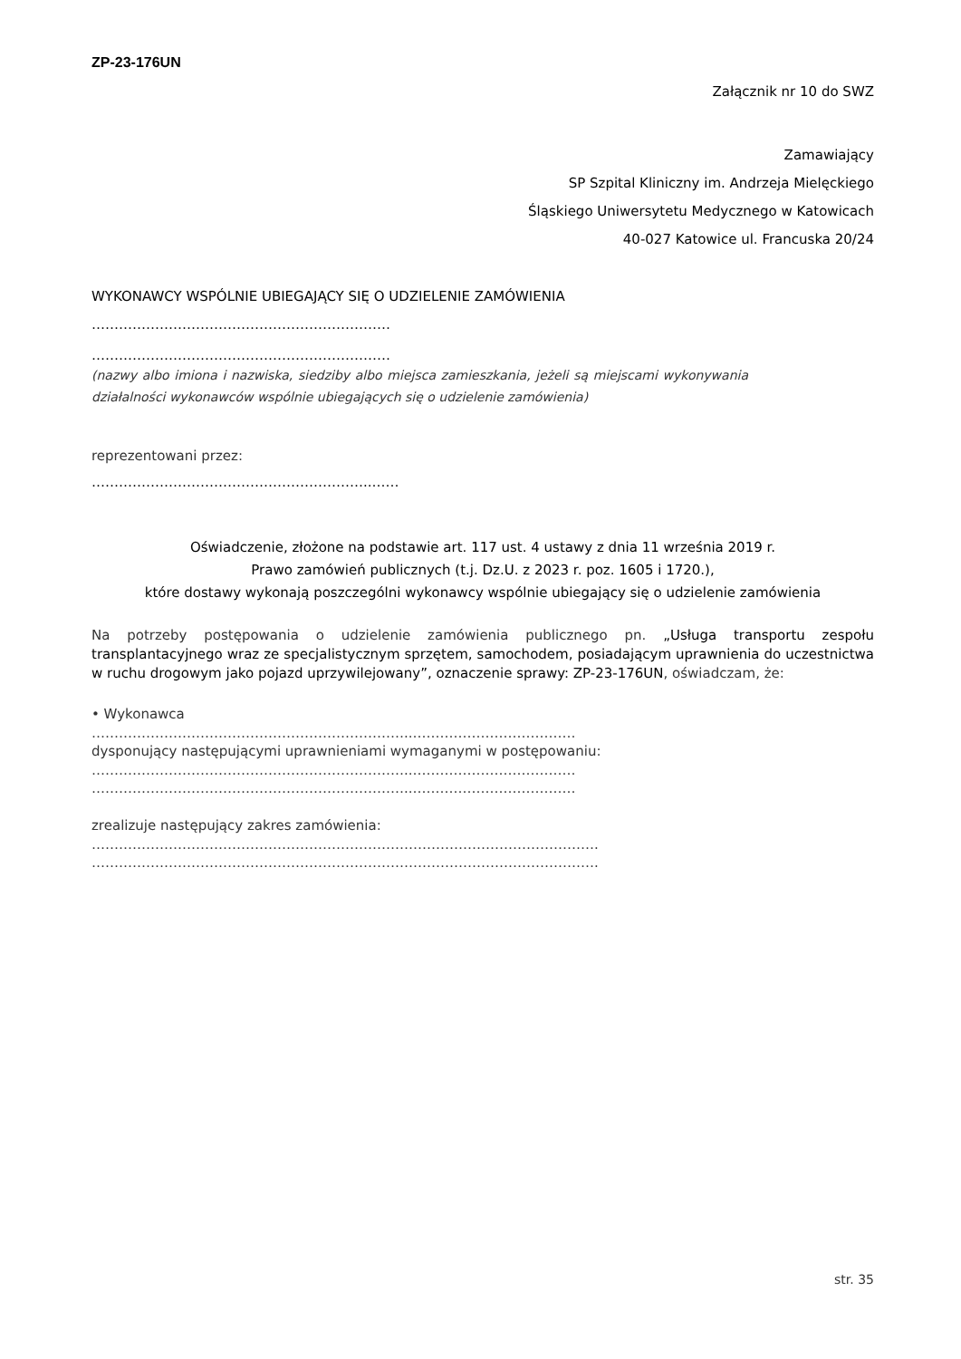ZP-23-176UN
Załącznik nr 10 do SWZ
Zamawiający
SP Szpital Kliniczny im. Andrzeja Mielęckiego
Śląskiego Uniwersytetu Medycznego w Katowicach
40-027 Katowice ul. Francuska 20/24
WYKONAWCY WSPÓLNIE UBIEGAJĄCY SIĘ O UDZIELENIE ZAMÓWIENIA
…………………………………………………………
…………………………………………………………
(nazwy albo imiona i nazwiska, siedziby albo miejsca zamieszkania, jeżeli są miejscami wykonywania działalności wykonawców wspólnie ubiegających się o udzielenie zamówienia)
reprezentowani przez:
……………………………………………………..……
Oświadczenie, złożone na podstawie art. 117 ust. 4 ustawy z dnia 11 września 2019 r.
Prawo zamówień publicznych (t.j. Dz.U. z 2023 r. poz. 1605 i 1720.),
które dostawy wykonają poszczególni wykonawcy wspólnie ubiegający się o udzielenie zamówienia
Na potrzeby postępowania o udzielenie zamówienia publicznego pn. „Usługa transportu zespołu transplantacyjnego wraz ze specjalistycznym sprzętem, samochodem, posiadającym uprawnienia do uczestnictwa w ruchu drogowym jako pojazd uprzywilejowany”, oznaczenie sprawy: ZP-23-176UN, oświadczam, że:
• Wykonawca
……………………………………………………………..………………………………
dysponujący następującymi uprawnieniami wymaganymi w postępowaniu:
……………………………………………………………..………………………………
……………………………………………………………..………………………………
zrealizuje następujący zakres zamówienia:
………………………………………………………………………………………………….
………………………………………………………………………………………………….
str. 35